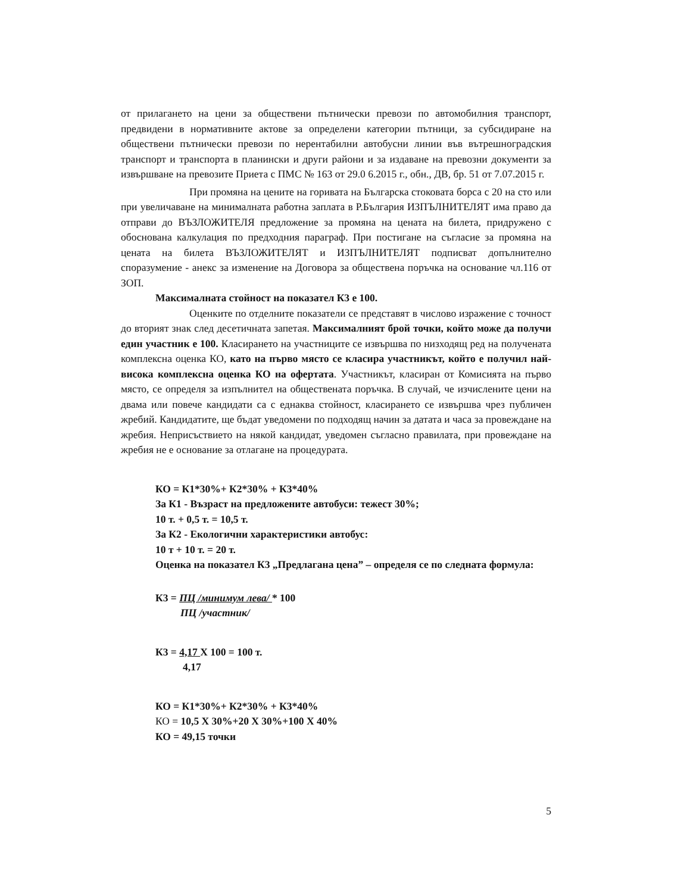от прилагането на цени за обществени пътнически превози по автомобилния транспорт, предвидени в нормативните актове за определени категории пътници, за субсидиране на обществени пътнически превози по нерентабилни автобусни линии във вътрешноградския транспорт и транспорта в планински и други райони и за издаване на превозни документи за извършване на превозите Приета с ПМС № 163 от 29.0 6.2015 г., обн., ДВ, бр. 51 от 7.07.2015 г.
При промяна на цените на горивата на Българска стоковата борса с 20 на сто или при увеличаване на минималната работна заплата в Р.България ИЗПЪЛНИТЕЛЯТ има право да отправи до ВЪЗЛОЖИТЕЛЯ предложение за промяна на цената на билета, придружено с обоснована калкулация по предходния параграф. При постигане на съгласие за промяна на цената на билета ВЪЗЛОЖИТЕЛЯТ и ИЗПЪЛНИТЕЛЯТ подписват допълнително споразумение - анекс за изменение на Договора за обществена поръчка на основание чл.116 от ЗОП.
Максималната стойност на показател К3 е 100.
Оценките по отделните показатели се представят в числово изражение с точност до вторият знак след десетичната запетая. Максималният брой точки, който може да получи един участник е 100. Класирането на участниците се извършва по низходящ ред на получената комплексна оценка КО, като на първо място се класира участникът, който е получил най-висока комплексна оценка КО на офертата. Участникът, класиран от Комисията на първо място, се определя за изпълнител на обществената поръчка. В случай, че изчислените цени на двама или повече кандидати са с еднаква стойност, класирането се извършва чрез публичен жребий. Кандидатите, ще бъдат уведомени по подходящ начин за датата и часа за провеждане на жребия. Неприсъствието на някой кандидат, уведомен съгласно правилата, при провеждане на жребия не е основание за отлагане на процедурата.
КО = К1*30%+ К2*30% + К3*40%
За К1 - Възраст на предложените автобуси: тежест 30%;
10 т. + 0,5 т. = 10,5 т.
За К2 - Екологични характеристики автобус:
10 т + 10 т. = 20 т.
Оценка на показател К3 „Предлагана цена” – определя се по следната формула:
К3 = ПЦ /минимум лева/ * 100
ПЦ /участник/
К3 = 4,17 Х 100 = 100 т.
4,17
КО = К1*30%+ К2*30% + К3*40%
КО = 10,5 Х 30%+20 Х 30%+100 Х 40%
КО = 49,15 точки
5